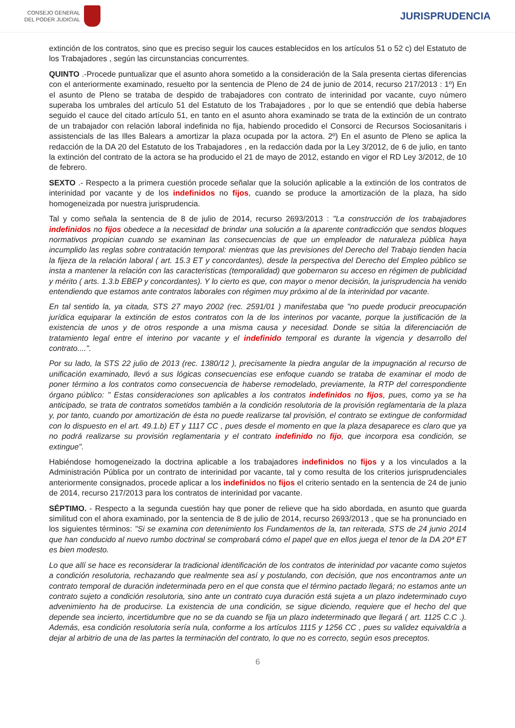CONSEJO GENERAL
DEL PODER JUDICIAL
JURISPRUDENCIA
extinción de los contratos, sino que es preciso seguir los cauces establecidos en los artículos 51 o 52 c) del Estatuto de los Trabajadores , según las circunstancias concurrentes.
QUINTO .-Procede puntualizar que el asunto ahora sometido a la consideración de la Sala presenta ciertas diferencias con el anteriormente examinado, resuelto por la sentencia de Pleno de 24 de junio de 2014, recurso 217/2013 : 1º) En el asunto de Pleno se trataba de despido de trabajadores con contrato de interinidad por vacante, cuyo número superaba los umbrales del artículo 51 del Estatuto de los Trabajadores , por lo que se entendió que debía haberse seguido el cauce del citado artículo 51, en tanto en el asunto ahora examinado se trata de la extinción de un contrato de un trabajador con relación laboral indefinida no fija, habiendo procedido el Consorci de Recursos Sociosanitaris i assistencials de las Illes Balears a amortizar la plaza ocupada por la actora. 2º) En el asunto de Pleno se aplica la redacción de la DA 20 del Estatuto de los Trabajadores , en la redacción dada por la Ley 3/2012, de 6 de julio, en tanto la extinción del contrato de la actora se ha producido el 21 de mayo de 2012, estando en vigor el RD Ley 3/2012, de 10 de febrero.
SEXTO .- Respecto a la primera cuestión procede señalar que la solución aplicable a la extinción de los contratos de interinidad por vacante y de los indefinidos no fijos, cuando se produce la amortización de la plaza, ha sido homogeneizada por nuestra jurisprudencia.
Tal y como señala la sentencia de 8 de julio de 2014, recurso 2693/2013 : "La construcción de los trabajadores indefinidos no fijos obedece a la necesidad de brindar una solución a la aparente contradicción que sendos bloques normativos propician cuando se examinan las consecuencias de que un empleador de naturaleza pública haya incumplido las reglas sobre contratación temporal: mientras que las previsiones del Derecho del Trabajo tienden hacia la fijeza de la relación laboral ( art. 15.3 ET y concordantes), desde la perspectiva del Derecho del Empleo público se insta a mantener la relación con las características (temporalidad) que gobernaron su acceso en régimen de publicidad y mérito ( arts. 1.3.b EBEP y concordantes). Y lo cierto es que, con mayor o menor decisión, la jurisprudencia ha venido entendiendo que estamos ante contratos laborales con régimen muy próximo al de la interinidad por vacante.
En tal sentido la, ya citada, STS 27 mayo 2002 (rec. 2591/01 ) manifestaba que "no puede producir preocupación jurídica equiparar la extinción de estos contratos con la de los interinos por vacante, porque la justificación de la existencia de unos y de otros responde a una misma causa y necesidad. Donde se sitúa la diferenciación de tratamiento legal entre el interino por vacante y el indefinido temporal es durante la vigencia y desarrollo del contrato....".
Por su lado, la STS 22 julio de 2013 (rec. 1380/12 ), precisamente la piedra angular de la impugnación al recurso de unificación examinado, llevó a sus lógicas consecuencias ese enfoque cuando se trataba de examinar el modo de poner término a los contratos como consecuencia de haberse remodelado, previamente, la RTP del correspondiente órgano público: " Estas consideraciones son aplicables a los contratos indefinidos no fijos, pues, como ya se ha anticipado, se trata de contratos sometidos también a la condición resolutoria de la provisión reglamentaria de la plaza y, por tanto, cuando por amortización de ésta no puede realizarse tal provisión, el contrato se extingue de conformidad con lo dispuesto en el art. 49.1.b) ET y 1117 CC , pues desde el momento en que la plaza desaparece es claro que ya no podrá realizarse su provisión reglamentaria y el contrato indefinido no fijo, que incorpora esa condición, se extingue".
Habiéndose homogeneizado la doctrina aplicable a los trabajadores indefinidos no fijos y a los vinculados a la Administración Pública por un contrato de interinidad por vacante, tal y como resulta de los criterios jurisprudenciales anteriormente consignados, procede aplicar a los indefinidos no fijos el criterio sentado en la sentencia de 24 de junio de 2014, recurso 217/2013 para los contratos de interinidad por vacante.
SÉPTIMO. - Respecto a la segunda cuestión hay que poner de relieve que ha sido abordada, en asunto que guarda similitud con el ahora examinado, por la sentencia de 8 de julio de 2014, recurso 2693/2013 , que se ha pronunciado en los siguientes términos: "Si se examina con detenimiento los Fundamentos de la, tan reiterada, STS de 24 junio 2014 que han conducido al nuevo rumbo doctrinal se comprobará cómo el papel que en ellos juega el tenor de la DA 20ª ET es bien modesto.
Lo que allí se hace es reconsiderar la tradicional identificación de los contratos de interinidad por vacante como sujetos a condición resolutoria, rechazando que realmente sea así y postulando, con decisión, que nos encontramos ante un contrato temporal de duración indeterminada pero en el que consta que el término pactado llegará; no estamos ante un contrato sujeto a condición resolutoria, sino ante un contrato cuya duración está sujeta a un plazo indeterminado cuyo advenimiento ha de producirse. La existencia de una condición, se sigue diciendo, requiere que el hecho del que depende sea incierto, incertidumbre que no se da cuando se fija un plazo indeterminado que llegará ( art. 1125 C.C .). Además, esa condición resolutoria sería nula, conforme a los artículos 1115 y 1256 CC , pues su validez equivaldría a dejar al arbitrio de una de las partes la terminación del contrato, lo que no es correcto, según esos preceptos.
6